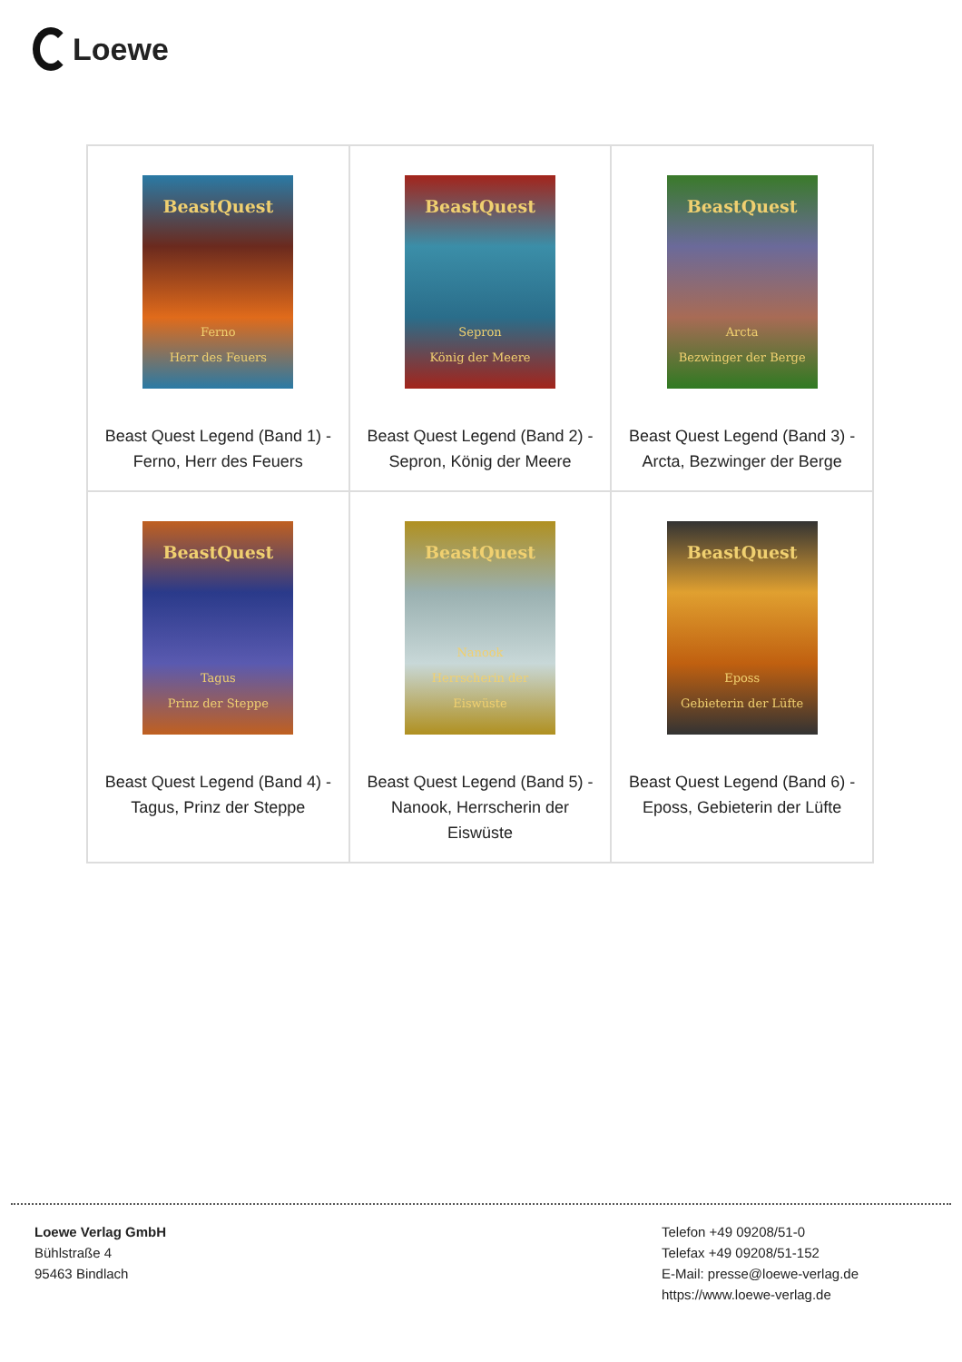Loewe
| BeastQuest Ferno Herr des Feuers Beast Quest Legend (Band 1) - Ferno, Herr des Feuers | BeastQuest Sepron König der Meere Beast Quest Legend (Band 2) - Sepron, König der Meere | BeastQuest Arcta Bezwinger der Berge Beast Quest Legend (Band 3) - Arcta, Bezwinger der Berge |
| BeastQuest Tagus Prinz der Steppe Beast Quest Legend (Band 4) - Tagus, Prinz der Steppe | BeastQuest Nanook Herrscherin der Eiswüste Beast Quest Legend (Band 5) - Nanook, Herrscherin der Eiswüste | BeastQuest Eposs Gebieterin der Lüfte Beast Quest Legend (Band 6) - Eposs, Gebieterin der Lüfte |
Loewe Verlag GmbH
Bühlstraße 4
95463 Bindlach
Telefon +49 09208/51-0
Telefax +49 09208/51-152
E-Mail: presse@loewe-verlag.de
https://www.loewe-verlag.de